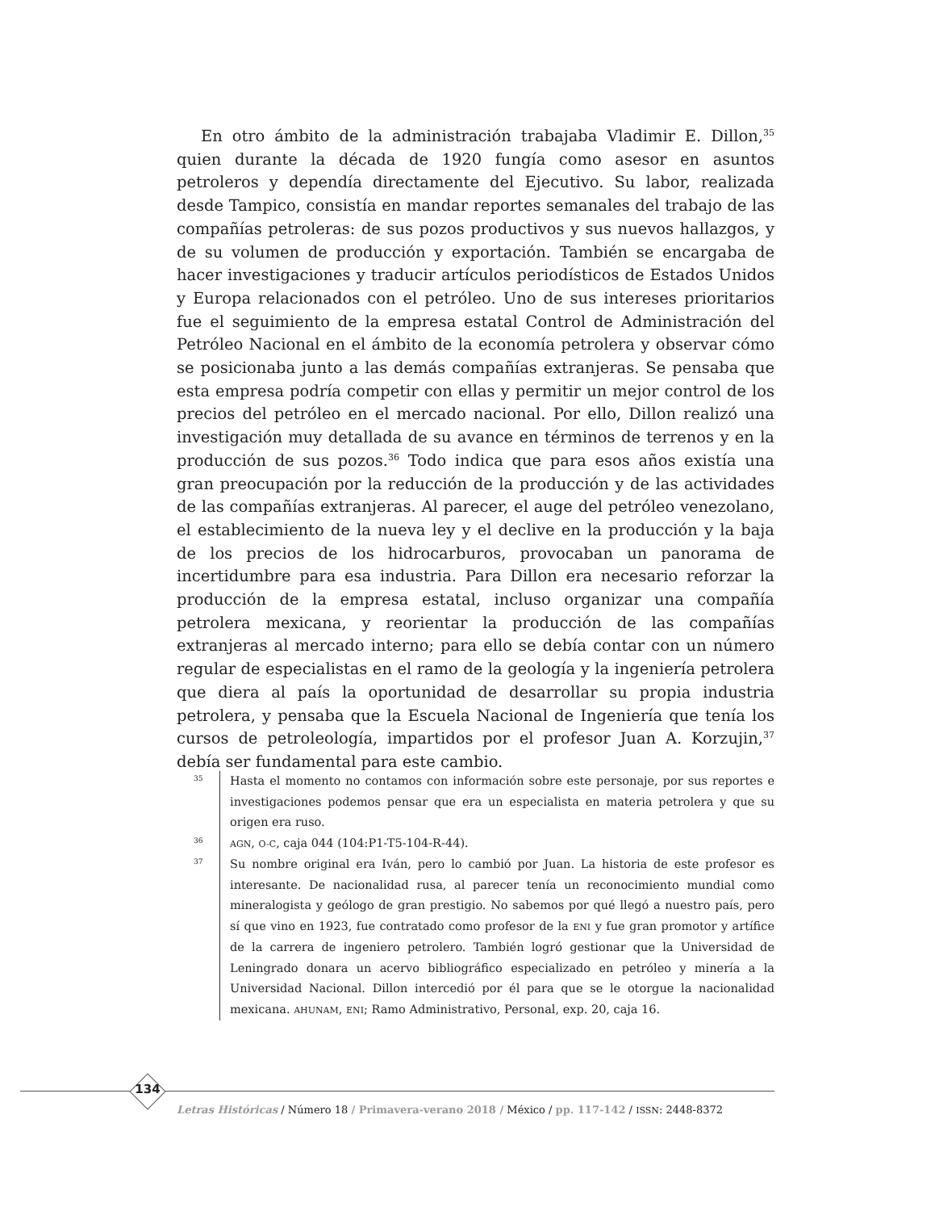En otro ámbito de la administración trabajaba Vladimir E. Dillon,<sup>35</sup> quien durante la década de 1920 fungía como asesor en asuntos petroleros y dependía directamente del Ejecutivo. Su labor, realizada desde Tampico, consistía en mandar reportes semanales del trabajo de las compañías petroleras: de sus pozos productivos y sus nuevos hallazgos, y de su volumen de producción y exportación. También se encargaba de hacer investigaciones y traducir artículos periodísticos de Estados Unidos y Europa relacionados con el petróleo. Uno de sus intereses prioritarios fue el seguimiento de la empresa estatal Control de Administración del Petróleo Nacional en el ámbito de la economía petrolera y observar cómo se posicionaba junto a las demás compañías extranjeras. Se pensaba que esta empresa podría competir con ellas y permitir un mejor control de los precios del petróleo en el mercado nacional. Por ello, Dillon realizó una investigación muy detallada de su avance en términos de terrenos y en la producción de sus pozos.<sup>36</sup> Todo indica que para esos años existía una gran preocupación por la reducción de la producción y de las actividades de las compañías extranjeras. Al parecer, el auge del petróleo venezolano, el establecimiento de la nueva ley y el declive en la producción y la baja de los precios de los hidrocarburos, provocaban un panorama de incertidumbre para esa industria. Para Dillon era necesario reforzar la producción de la empresa estatal, incluso organizar una compañía petrolera mexicana, y reorientar la producción de las compañías extranjeras al mercado interno; para ello se debía contar con un número regular de especialistas en el ramo de la geología y la ingeniería petrolera que diera al país la oportunidad de desarrollar su propia industria petrolera, y pensaba que la Escuela Nacional de Ingeniería que tenía los cursos de petroleología, impartidos por el profesor Juan A. Korzujin,<sup>37</sup> debía ser fundamental para este cambio.
35
Hasta el momento no contamos con información sobre este personaje, por sus reportes e investigaciones podemos pensar que era un especialista en materia petrolera y que su origen era ruso.
36
AGN, O-C, caja 044 (104:P1-T5-104-R-44).
37
Su nombre original era Iván, pero lo cambió por Juan. La historia de este profesor es interesante. De nacionalidad rusa, al parecer tenía un reconocimiento mundial como mineralogista y geólogo de gran prestigio. No sabemos por qué llegó a nuestro país, pero sí que vino en 1923, fue contratado como profesor de la ENI y fue gran promotor y artífice de la carrera de ingeniero petrolero. También logró gestionar que la Universidad de Leningrado donara un acervo bibliográfico especializado en petróleo y minería a la Universidad Nacional. Dillon intercedió por él para que se le otorgue la nacionalidad mexicana. AHUNAM, ENI; Ramo Administrativo, Personal, exp. 20, caja 16.
134
Letras Históricas / Número 18 / Primavera-verano 2018 / México / pp. 117-142 / ISSN: 2448-8372